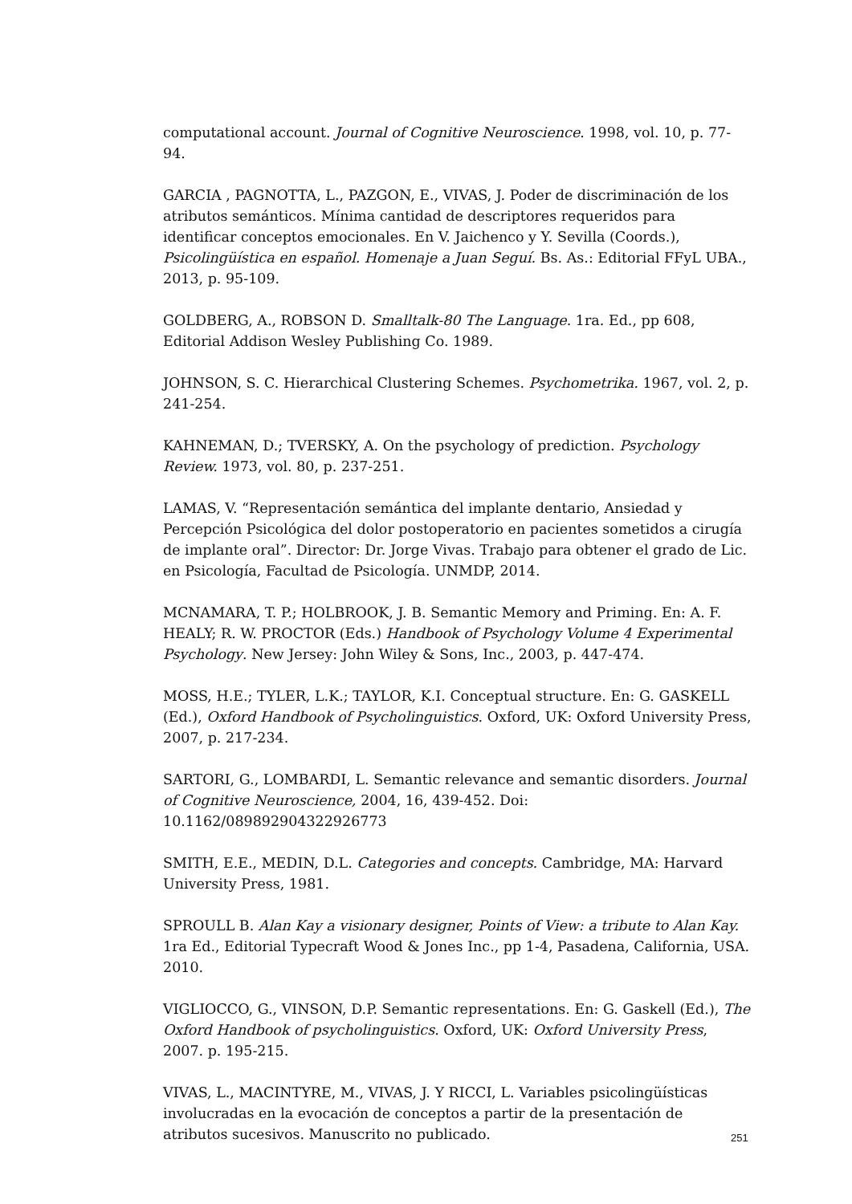computational account. Journal of Cognitive Neuroscience. 1998, vol. 10, p. 77-94.
GARCIA , PAGNOTTA, L., PAZGON, E., VIVAS, J. Poder de discriminación de los atributos semánticos. Mínima cantidad de descriptores requeridos para identificar conceptos emocionales. En V. Jaichenco y Y. Sevilla (Coords.), Psicolingüística en español. Homenaje a Juan Seguí. Bs. As.: Editorial FFyL UBA., 2013, p. 95-109.
GOLDBERG, A., ROBSON D. Smalltalk-80 The Language. 1ra. Ed., pp 608, Editorial Addison Wesley Publishing Co. 1989.
JOHNSON, S. C. Hierarchical Clustering Schemes. Psychometrika. 1967, vol. 2, p. 241-254.
KAHNEMAN, D.; TVERSKY, A. On the psychology of prediction. Psychology Review. 1973, vol. 80, p. 237-251.
LAMAS, V. “Representación semántica del implante dentario, Ansiedad y Percepción Psicológica del dolor postoperatorio en pacientes sometidos a cirugía de implante oral”. Director: Dr. Jorge Vivas. Trabajo para obtener el grado de Lic. en Psicología, Facultad de Psicología. UNMDP, 2014.
MCNAMARA, T. P.; HOLBROOK, J. B. Semantic Memory and Priming. En: A. F. HEALY; R. W. PROCTOR (Eds.) Handbook of Psychology Volume 4 Experimental Psychology. New Jersey: John Wiley & Sons, Inc., 2003, p. 447-474.
MOSS, H.E.; TYLER, L.K.; TAYLOR, K.I. Conceptual structure. En: G. GASKELL (Ed.), Oxford Handbook of Psycholinguistics. Oxford, UK: Oxford University Press, 2007, p. 217-234.
SARTORI, G., LOMBARDI, L. Semantic relevance and semantic disorders. Journal of Cognitive Neuroscience, 2004, 16, 439-452. Doi: 10.1162/089892904322926773
SMITH, E.E., MEDIN, D.L. Categories and concepts. Cambridge, MA: Harvard University Press, 1981.
SPROULL B. Alan Kay a visionary designer, Points of View: a tribute to Alan Kay. 1ra Ed., Editorial Typecraft Wood & Jones Inc., pp 1-4, Pasadena, California, USA. 2010.
VIGLIOCCO, G., VINSON, D.P. Semantic representations. En: G. Gaskell (Ed.), The Oxford Handbook of psycholinguistics. Oxford, UK: Oxford University Press, 2007. p. 195-215.
VIVAS, L., MACINTYRE, M., VIVAS, J. Y RICCI, L. Variables psicolingüísticas involucradas en la evocación de conceptos a partir de la presentación de atributos sucesivos. Manuscrito no publicado.
251